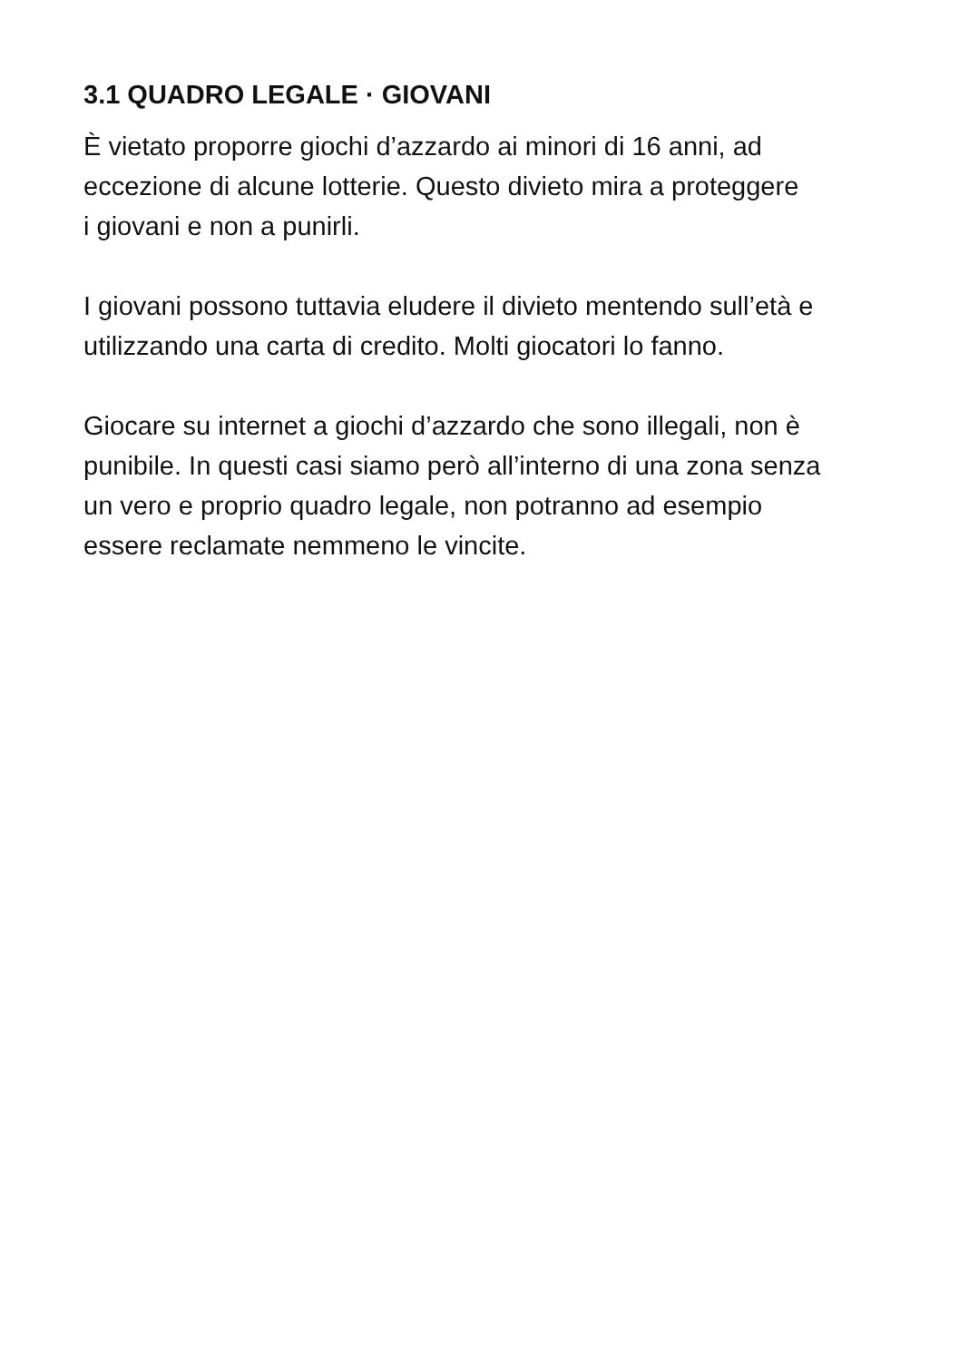3.1 QUADRO LEGALE · GIOVANI
È vietato proporre giochi d’azzardo ai minori di 16 anni, ad
eccezione di alcune lotterie. Questo divieto mira a proteggere
i giovani e non a punirli.
I giovani possono tuttavia eludere il divieto mentendo sull’età e
utilizzando una carta di credito. Molti giocatori lo fanno.
Giocare su internet a giochi d’azzardo che sono illegali, non è
punibile. In questi casi siamo però all’interno di una zona senza
un vero e proprio quadro legale, non potranno ad esempio
essere reclamate nemmeno le vincite.